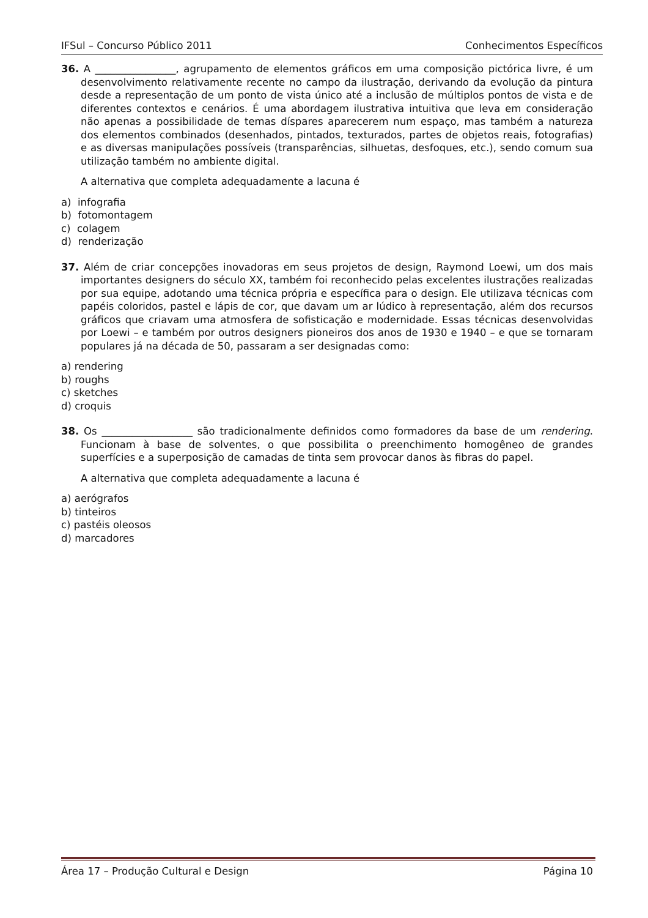IFSul – Concurso Público 2011 Conhecimentos Específicos
36. A ________________, agrupamento de elementos gráficos em uma composição pictórica livre, é um desenvolvimento relativamente recente no campo da ilustração, derivando da evolução da pintura desde a representação de um ponto de vista único até a inclusão de múltiplos pontos de vista e de diferentes contextos e cenários. É uma abordagem ilustrativa intuitiva que leva em consideração não apenas a possibilidade de temas díspares aparecerem num espaço, mas também a natureza dos elementos combinados (desenhados, pintados, texturados, partes de objetos reais, fotografias) e as diversas manipulações possíveis (transparências, silhuetas, desfoques, etc.), sendo comum sua utilização também no ambiente digital.
A alternativa que completa adequadamente a lacuna é
a) infografia
b) fotomontagem
c) colagem
d) renderização
37. Além de criar concepções inovadoras em seus projetos de design, Raymond Loewi, um dos mais importantes designers do século XX, também foi reconhecido pelas excelentes ilustrações realizadas por sua equipe, adotando uma técnica própria e específica para o design. Ele utilizava técnicas com papéis coloridos, pastel e lápis de cor, que davam um ar lúdico à representação, além dos recursos gráficos que criavam uma atmosfera de sofisticação e modernidade. Essas técnicas desenvolvidas por Loewi – e também por outros designers pioneiros dos anos de 1930 e 1940 – e que se tornaram populares já na década de 50, passaram a ser designadas como:
a) rendering
b) roughs
c) sketches
d) croquis
38. Os __________________ são tradicionalmente definidos como formadores da base de um rendering. Funcionam à base de solventes, o que possibilita o preenchimento homogêneo de grandes superfícies e a superposição de camadas de tinta sem provocar danos às fibras do papel.
A alternativa que completa adequadamente a lacuna é
a) aerógrafos
b) tinteiros
c) pastéis oleosos
d) marcadores
Área 17 – Produção Cultural e Design Página 10